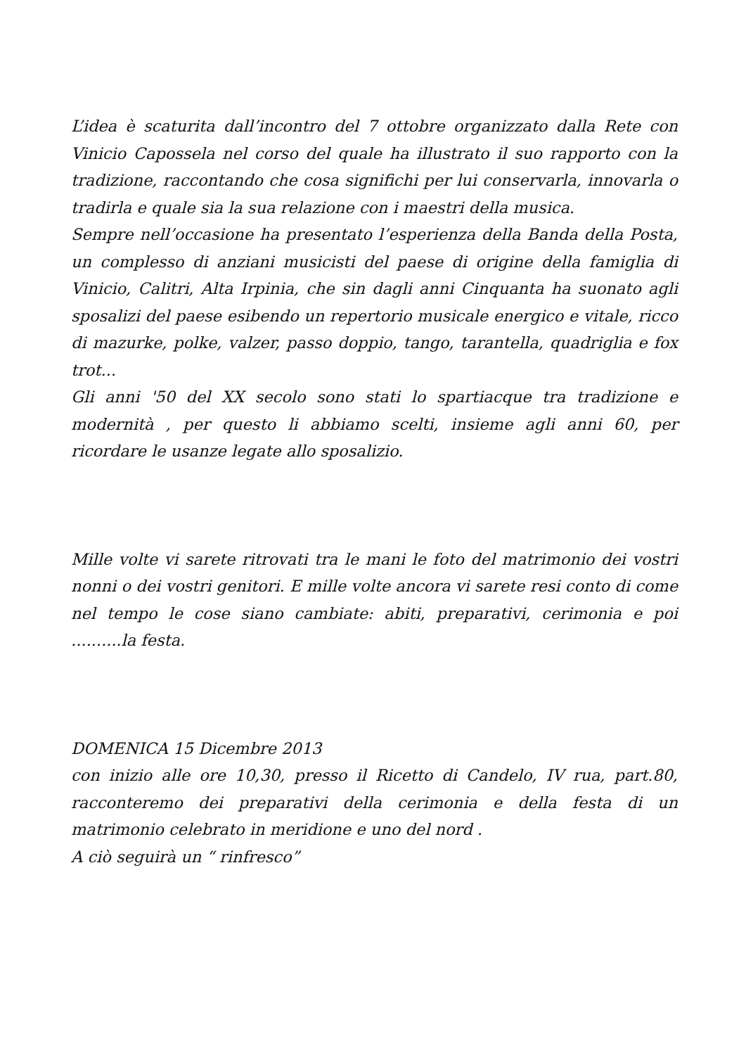L’idea è scaturita dall’incontro del 7 ottobre organizzato dalla Rete con Vinicio Capossela nel corso del quale ha illustrato il suo rapporto con la tradizione, raccontando che cosa significhi per lui conservarla, innovarla o tradirla e quale sia la sua relazione con i maestri della musica.
Sempre nell’occasione ha presentato l’esperienza della Banda della Posta, un complesso di anziani musicisti del paese di origine della famiglia di Vinicio, Calitri, Alta Irpinia, che sin dagli anni Cinquanta ha suonato agli sposalizi del paese esibendo un repertorio musicale energico e vitale, ricco di mazurke, polke, valzer, passo doppio, tango, tarantella, quadriglia e fox trot...
Gli anni '50 del XX secolo sono stati lo spartiacque tra tradizione e modernità , per questo li abbiamo scelti, insieme agli anni 60, per ricordare le usanze legate allo sposalizio.
Mille volte vi sarete ritrovati tra le mani le foto del matrimonio dei vostri nonni o dei vostri genitori. E mille volte ancora vi sarete resi conto di come nel tempo le cose siano cambiate: abiti, preparativi, cerimonia e poi ..........la festa.
DOMENICA 15 Dicembre 2013
con inizio alle ore 10,30, presso il Ricetto di Candelo, IV rua, part.80, racconteremo dei preparativi della cerimonia e della festa di un matrimonio celebrato in meridione e uno del nord .
A ciò seguirà un “ rinfresco”